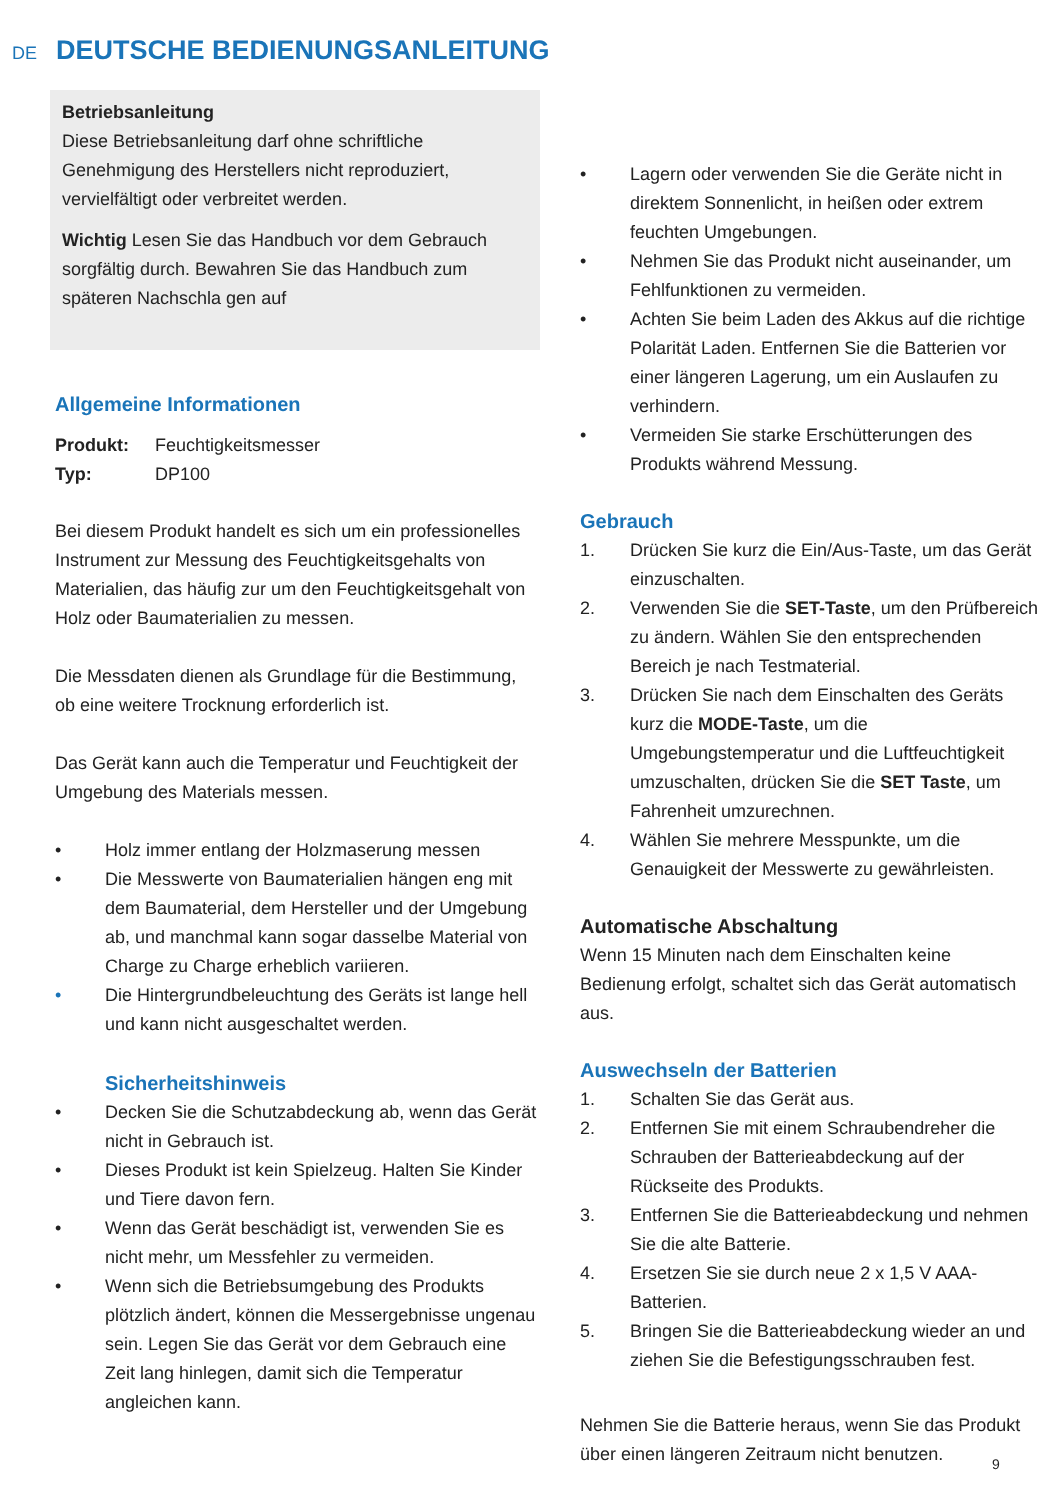DE
DEUTSCHE BEDIENUNGSANLEITUNG
Betriebsanleitung
Diese Betriebsanleitung darf ohne schriftliche Genehmigung des Herstellers nicht reproduziert, vervielfältigt oder verbreitet werden.
Wichtig Lesen Sie das Handbuch vor dem Gebrauch sorgfältig durch. Bewahren Sie das Handbuch zum späteren Nachschla gen auf
Allgemeine Informationen
Produkt: Feuchtigkeitsmesser
Typ: DP100
Bei diesem Produkt handelt es sich um ein professionelles Instrument zur Messung des Feuchtigkeitsgehalts von Materialien, das häufig zur um den Feuchtigkeitsgehalt von Holz oder Baumaterialien zu messen.
Die Messdaten dienen als Grundlage für die Bestimmung, ob eine weitere Trocknung erforderlich ist.
Das Gerät kann auch die Temperatur und Feuchtigkeit der Umgebung des Materials messen.
• Holz immer entlang der Holzmaserung messen
• Die Messwerte von Baumaterialien hängen eng mit dem Baumaterial, dem Hersteller und der Umgebung ab, und manchmal kann sogar dasselbe Material von Charge zu Charge erheblich variieren.
• Die Hintergrundbeleuchtung des Geräts ist lange hell und kann nicht ausgeschaltet werden.
Sicherheitshinweis
• Decken Sie die Schutzabdeckung ab, wenn das Gerät nicht in Gebrauch ist.
• Dieses Produkt ist kein Spielzeug. Halten Sie Kinder und Tiere davon fern.
• Wenn das Gerät beschädigt ist, verwenden Sie es nicht mehr, um Messfehler zu vermeiden.
• Wenn sich die Betriebsumgebung des Produkts plötzlich ändert, können die Messergebnisse ungenau sein. Legen Sie das Gerät vor dem Gebrauch eine Zeit lang hinlegen, damit sich die Temperatur angleichen kann.
• Lagern oder verwenden Sie die Geräte nicht in direktem Sonnenlicht, in heißen oder extrem feuchten Umgebungen.
• Nehmen Sie das Produkt nicht auseinander, um Fehlfunktionen zu vermeiden.
• Achten Sie beim Laden des Akkus auf die richtige Polarität Laden. Entfernen Sie die Batterien vor einer längeren Lagerung, um ein Auslaufen zu verhindern.
• Vermeiden Sie starke Erschütterungen des Produkts während Messung.
Gebrauch
1. Drücken Sie kurz die Ein/Aus-Taste, um das Gerät einzuschalten.
2. Verwenden Sie die SET-Taste, um den Prüfbereich zu ändern. Wählen Sie den entsprechenden Bereich je nach Testmaterial.
3. Drücken Sie nach dem Einschalten des Geräts kurz die MODE-Taste, um die Umgebungstemperatur und die Luftfeuchtigkeit umzuschalten, drücken Sie die SET Taste, um Fahrenheit umzurechnen.
4. Wählen Sie mehrere Messpunkte, um die Genauigkeit der Messwerte zu gewährleisten.
Automatische Abschaltung
Wenn 15 Minuten nach dem Einschalten keine Bedienung erfolgt, schaltet sich das Gerät automatisch aus.
Auswechseln der Batterien
1. Schalten Sie das Gerät aus.
2. Entfernen Sie mit einem Schraubendreher die Schrauben der Batterieabdeckung auf der Rückseite des Produkts.
3. Entfernen Sie die Batterieabdeckung und nehmen Sie die alte Batterie.
4. Ersetzen Sie sie durch neue 2 x 1,5 V AAA-Batterien.
5. Bringen Sie die Batterieabdeckung wieder an und ziehen Sie die Befestigungsschrauben fest.
Nehmen Sie die Batterie heraus, wenn Sie das Produkt über einen längeren Zeitraum nicht benutzen.
9